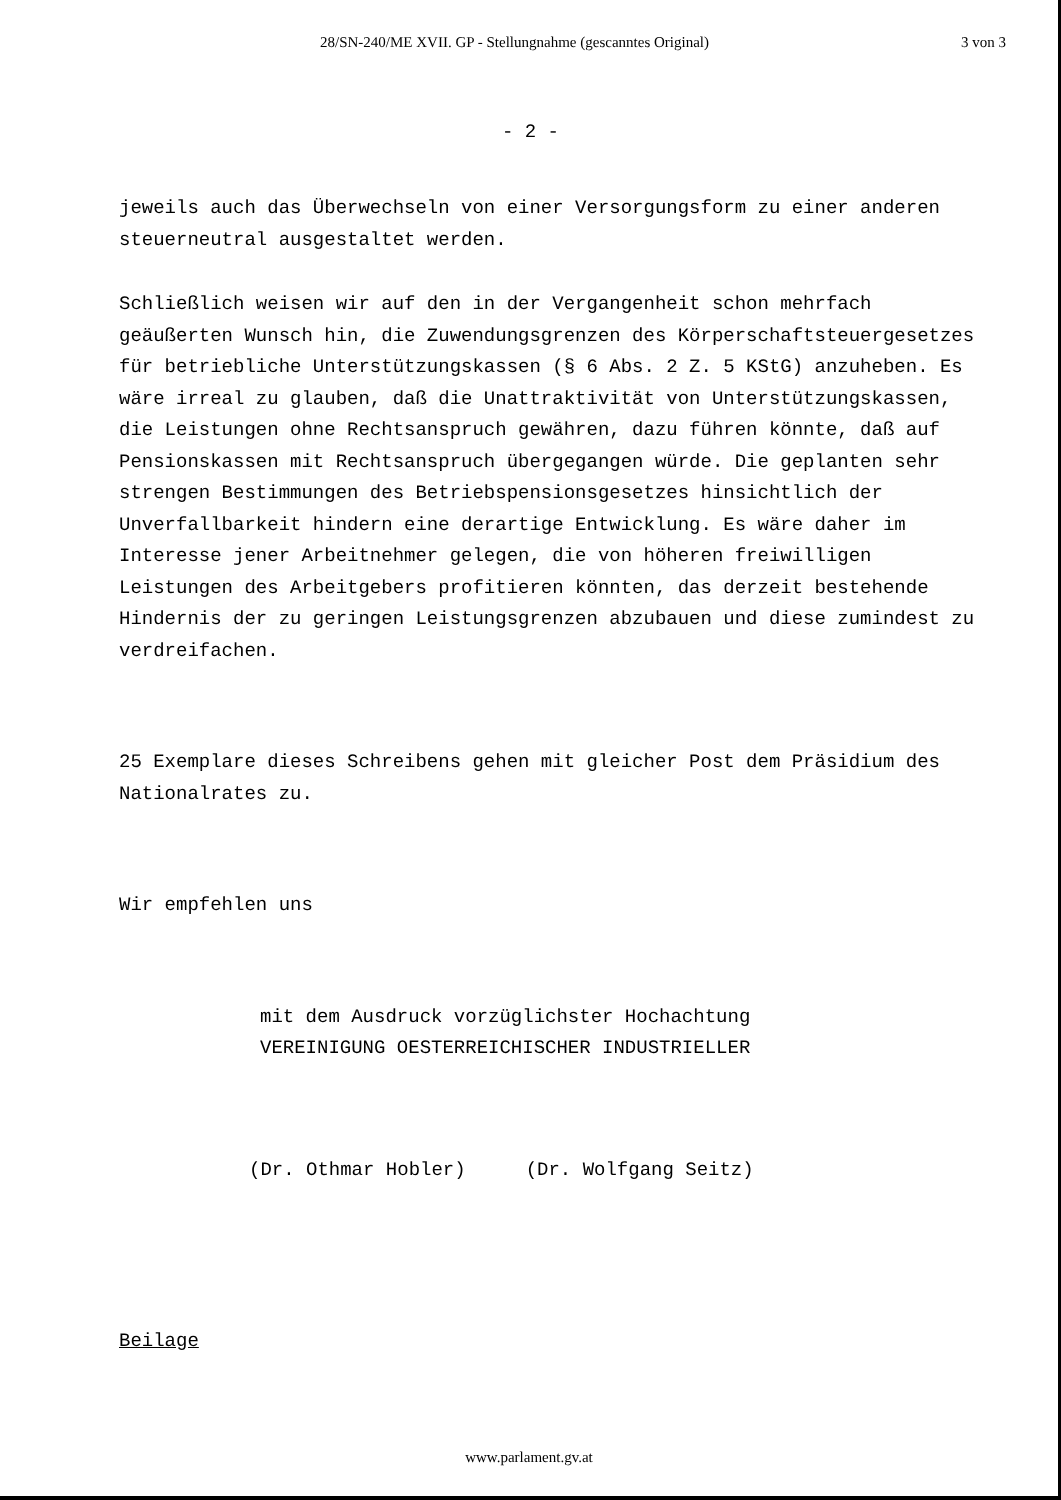28/SN-240/ME XVII. GP - Stellungnahme (gescanntes Original) 3 von 3
- 2 -
jeweils auch das Überwechseln von einer Versorgungsform zu einer anderen steuerneutral ausgestaltet werden.
Schließlich weisen wir auf den in der Vergangenheit schon mehrfach geäußerten Wunsch hin, die Zuwendungsgrenzen des Körperschaftsteuergesetzes für betriebliche Unterstützungskassen (§ 6 Abs. 2 Z. 5 KStG) anzuheben. Es wäre irreal zu glauben, daß die Unattraktivität von Unterstützungskassen, die Leistungen ohne Rechtsanspruch gewähren, dazu führen könnte, daß auf Pensionskassen mit Rechtsanspruch übergegangen würde. Die geplanten sehr strengen Bestimmungen des Betriebspensionsgesetzes hinsichtlich der Unverfallbarkeit hindern eine derartige Entwicklung. Es wäre daher im Interesse jener Arbeitnehmer gelegen, die von höheren freiwilligen Leistungen des Arbeitgebers profitieren könnten, das derzeit bestehende Hindernis der zu geringen Leistungsgrenzen abzubauen und diese zumindest zu verdreifachen.
25 Exemplare dieses Schreibens gehen mit gleicher Post dem Präsidium des Nationalrates zu.
Wir empfehlen uns
mit dem Ausdruck vorzüglichster Hochachtung
VEREINIGUNG OESTERREICHISCHER INDUSTRIELLER
(Dr. Othmar Hobler) (Dr. Wolfgang Seitz)
Beilage
www.parlament.gv.at